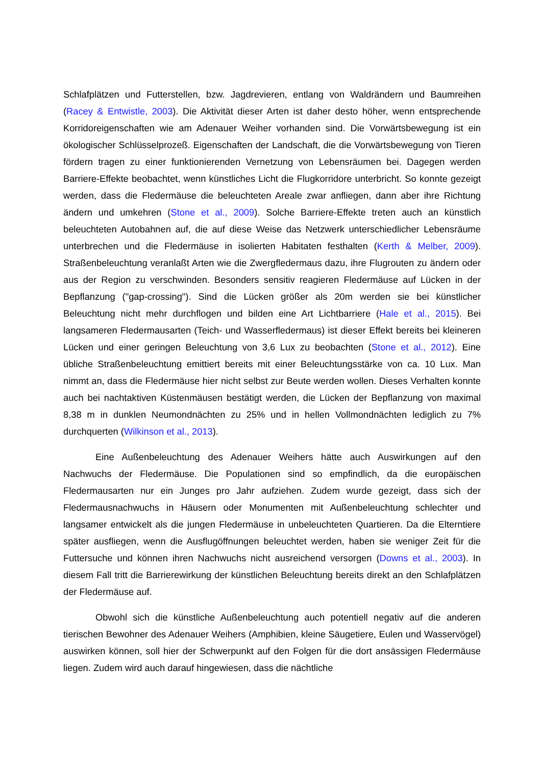Schlafplätzen und Futterstellen, bzw. Jagdrevieren, entlang von Waldrändern und Baumreihen (Racey & Entwistle, 2003). Die Aktivität dieser Arten ist daher desto höher, wenn entsprechende Korridoreigenschaften wie am Adenauer Weiher vorhanden sind. Die Vorwärtsbewegung ist ein ökologischer Schlüsselprozeß. Eigenschaften der Landschaft, die die Vorwärtsbewegung von Tieren fördern tragen zu einer funktionierenden Vernetzung von Lebensräumen bei. Dagegen werden Barriere-Effekte beobachtet, wenn künstliches Licht die Flugkorridore unterbricht. So konnte gezeigt werden, dass die Fledermäuse die beleuchteten Areale zwar anfliegen, dann aber ihre Richtung ändern und umkehren (Stone et al., 2009). Solche Barriere-Effekte treten auch an künstlich beleuchteten Autobahnen auf, die auf diese Weise das Netzwerk unterschiedlicher Lebensräume unterbrechen und die Fledermäuse in isolierten Habitaten festhalten (Kerth & Melber, 2009). Straßenbeleuchtung veranlaßt Arten wie die Zwergfledermaus dazu, ihre Flugrouten zu ändern oder aus der Region zu verschwinden. Besonders sensitiv reagieren Fledermäuse auf Lücken in der Bepflanzung ("gap-crossing"). Sind die Lücken größer als 20m werden sie bei künstlicher Beleuchtung nicht mehr durchflogen und bilden eine Art Lichtbarriere (Hale et al., 2015). Bei langsameren Fledermausarten (Teich- und Wasserfledermaus) ist dieser Effekt bereits bei kleineren Lücken und einer geringen Beleuchtung von 3,6 Lux zu beobachten (Stone et al., 2012). Eine übliche Straßenbeleuchtung emittiert bereits mit einer Beleuchtungsstärke von ca. 10 Lux. Man nimmt an, dass die Fledermäuse hier nicht selbst zur Beute werden wollen. Dieses Verhalten konnte auch bei nachtaktiven Küstenmäusen bestätigt werden, die Lücken der Bepflanzung von maximal 8,38 m in dunklen Neumondnächten zu 25% und in hellen Vollmondnächten lediglich zu 7% durchquerten (Wilkinson et al., 2013).
Eine Außenbeleuchtung des Adenauer Weihers hätte auch Auswirkungen auf den Nachwuchs der Fledermäuse. Die Populationen sind so empfindlich, da die europäischen Fledermausarten nur ein Junges pro Jahr aufziehen. Zudem wurde gezeigt, dass sich der Fledermausnachwuchs in Häusern oder Monumenten mit Außenbeleuchtung schlechter und langsamer entwickelt als die jungen Fledermäuse in unbeleuchteten Quartieren. Da die Elterntiere später ausfliegen, wenn die Ausflugöffnungen beleuchtet werden, haben sie weniger Zeit für die Futtersuche und können ihren Nachwuchs nicht ausreichend versorgen (Downs et al., 2003). In diesem Fall tritt die Barrierewirkung der künstlichen Beleuchtung bereits direkt an den Schlafplätzen der Fledermäuse auf.
Obwohl sich die künstliche Außenbeleuchtung auch potentiell negativ auf die anderen tierischen Bewohner des Adenauer Weihers (Amphibien, kleine Säugetiere, Eulen und Wasservögel) auswirken können, soll hier der Schwerpunkt auf den Folgen für die dort ansässigen Fledermäuse liegen. Zudem wird auch darauf hingewiesen, dass die nächtliche